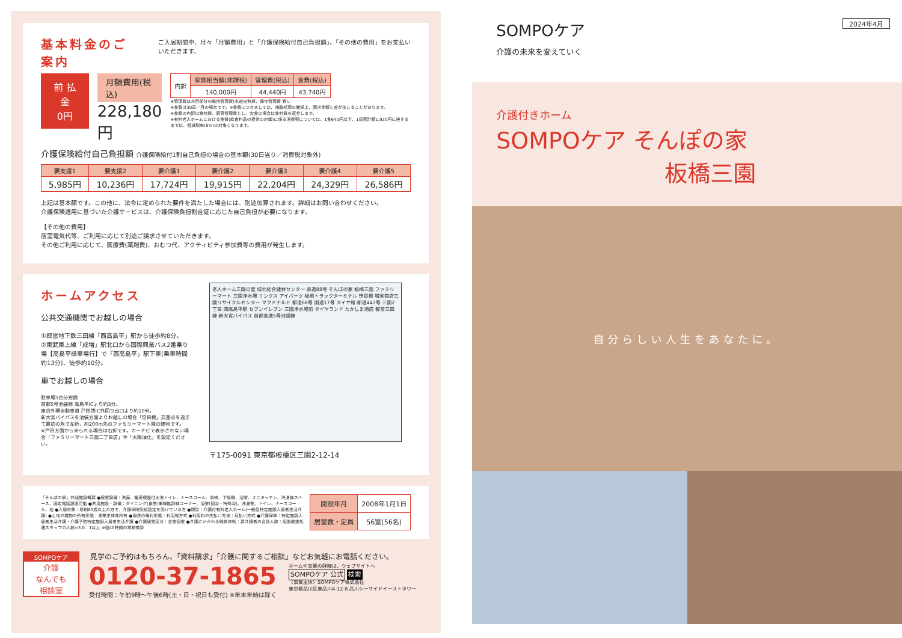基本料金のご案内
ご入居期間中、月々「月額費用」と「介護保険給付自己負担額」、「その他の費用」をお支払いいただきます。
前 払 金
0円
月額費用(税込)
228,180円
| 内訳 | 家賃相当額(非課税) | 管理費(税込) | 食費(税込) |
| | 140,000円 | 44,440円 | 43,740円 |
※管理費は共用部分の維持管理費(水道光熱費、保守管理費 等)。
※食費は30日／月の場合です。※食費につきましては、端数処理の関係上、請求金額と差が生じることがあります。
※食費の内訳は食材費、厨房管理費とし、欠食の場合は食材費を返金します。
※有料老人ホームにおける食費(飲食料品の提供の対価)に係る消費税については、1食640円以下、1日累計額1,920円に達するまでは、軽減税率(8%)の対象となります。
介護保険給付自己負担額 介護保険給付1割自己負担の場合の基本額(30日当り／消費税対象外)
| 要支援1 | 要支援2 | 要介護1 | 要介護2 | 要介護3 | 要介護4 | 要介護5 |
| --- | --- | --- | --- | --- | --- | --- |
| 5,985円 | 10,236円 | 17,724円 | 19,915円 | 22,204円 | 24,329円 | 26,586円 |
上記は基本額です。この他に、法令に定められた要件を満たした場合には、別途加算されます。詳細はお問い合わせください。
介護保険適用に基づいた介護サービスは、介護保険負担割合証に応じた自己負担が必要になります。
【その他の費用】
居室電気代等、ご利用に応じて別途ご請求させていただきます。
その他ご利用に応じて、医療費(薬剤費)、おむつ代、アクティビティ参加費等の費用が発生します。
ホームアクセス
公共交通機関でお越しの場合
①都営地下鉄三田線「西高島平」駅から徒歩約8分。
②東武東上線「成増」駅北口から国際興業バス2番乗り場【高島平操車場行】で「西高島平」駅下車(乗車時間約13分)、徒歩約10分。
車でお越しの場合
駐車場5台分完備
首都5号池袋線 高島平ICより約3分。
東京外環自動車道 戸田西IC外回り出口より約10分。
新大宮バイパスを池袋方面よりお越しの場合「笹目橋」交差点を過ぎて最初の角で左折、約200m先のファミリーマート隣の建物です。
※戸田方面から来られる場合は右折です。カーナビで表示されない場合「ファミリーマート三園二丁目店」や「太陽油化」を設定ください。
老人ホーム三園の里 城北総合建材センター 県道88号 そんぽの家 板橋三園 ファミリーマート 三園浄水場 サンクス アイパーツ 板橋トラックターミナル 笹目橋 増渕商店三園リサイクルセンター マクドナルド 都道68号 国道17号 タイヤ館 都道447号 三園2丁目 西高島平駅 セブンイレブン 三園浄水場前 タイヤランド たかしま酒店 都営三田線 新大宮バイパス 首都高速5号池袋線
〒175-0091 東京都板橋区三園2-12-14
「そんぽの家」共通施設概要 ●居室設備：洗面、暖房便座付水洗トイレ、ナースコール、収納、下駄箱、浴室、ミニキッチン、洗濯機スペース、固定電話設置可能 ●共用施設・設備：ダイニング(食堂)兼機能訓練コーナー、浴室(個浴・特殊浴)、洗濯室、トイレ、ナースコール、他 ●入居対象：原則65歳以上の方で、介護保険受給認定を受けている方 ●類型：介護付有料老人ホーム(一般型特定施設入居者生活介護) ●土地の建物の所有形態：事業主体非所有 ●居住の権利形態：利用権方式 ●利用料の支払い方法：月払い方式 ●介護保険：特定施設入居者生活介護・介護予防特定施設入居者生活介護 ●介護居室区分：全室個室 ●介護にかかわる職員体制：要介護者の合計人数：配置直接処遇スタッフの人数=3.0：1以上 ※週40時間の常勤換算
| 開設年月 | 2008年1月1日 |
| 居室数・定員 | 56室(56名) |
SOMPOケア
介護
なんでも
相談室
見学のご予約はもちろん、「資料請求」「介護に関するご相談」などお気軽にお電話ください。
0120-37-1865
受付時間：午前9時～午後6時(土・日・祝日も受付) ※年末年始は除く
ホームや事業の詳細は、ウェブサイトへ
SOMPOケア 公式 検索
〈事業主体〉SOMPOケア株式会社
東京都品川区東品川4-12-8 品川シーサイドイーストタワー
SOMPOケア
介護の未来を変えていく
2024年4月
介護付きホーム
SOMPOケア そんぽの家
板橋三園
自分らしい人生をあなたに。